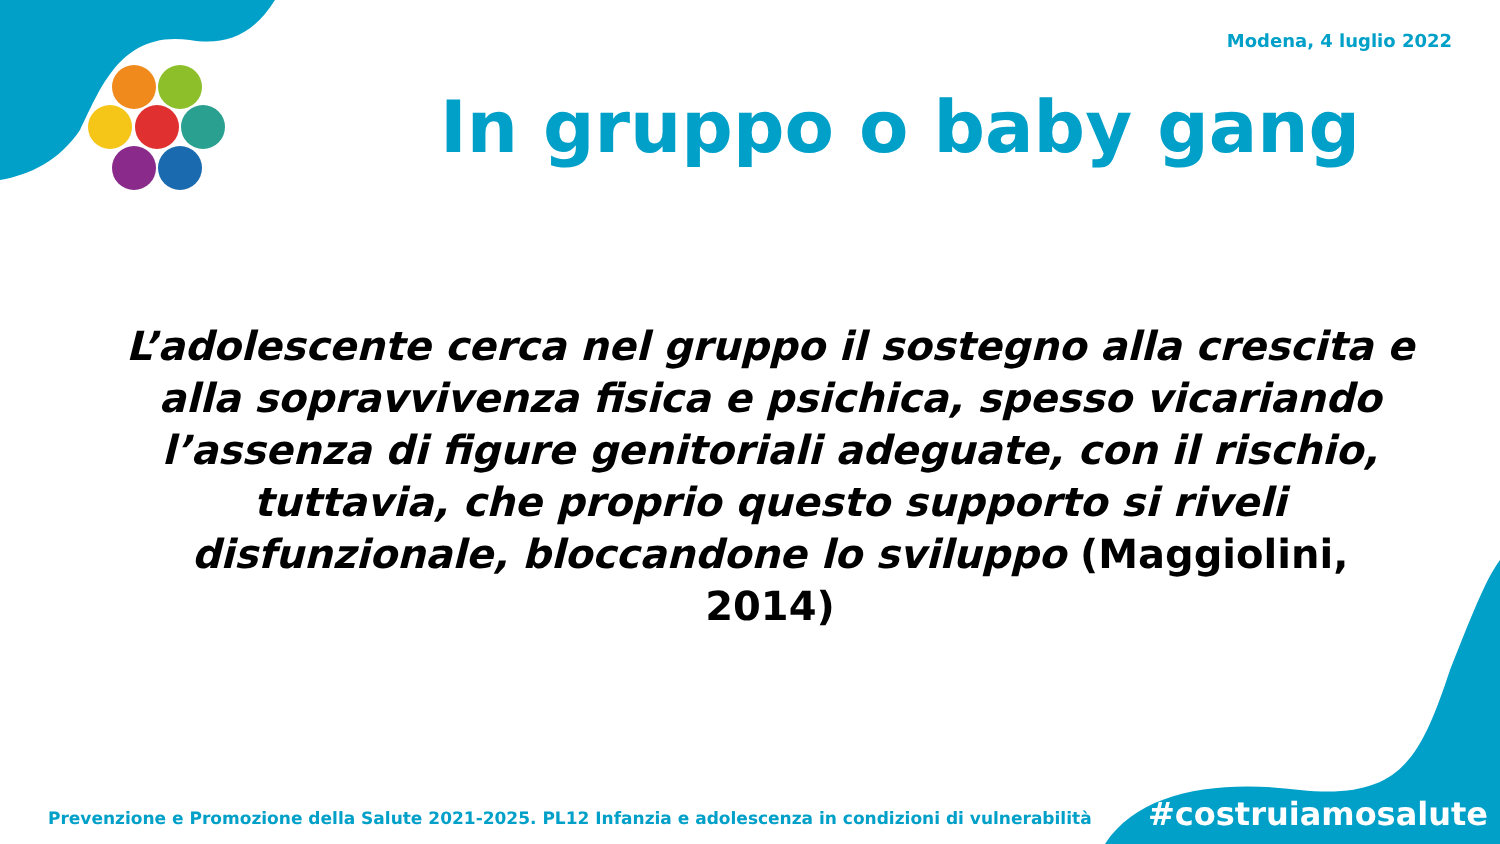Modena, 4 luglio 2022
In gruppo o baby gang
L’adolescente cerca nel gruppo il sostegno alla crescita e alla sopravvivenza fisica e psichica, spesso vicariando l’assenza di figure genitoriali adeguate, con il rischio, tuttavia, che proprio questo supporto si riveli disfunzionale, bloccandone lo sviluppo (Maggiolini, 2014)
Prevenzione e Promozione della Salute 2021-2025. PL12 Infanzia e adolescenza in condizioni di vulnerabilità
#costruiamosalute